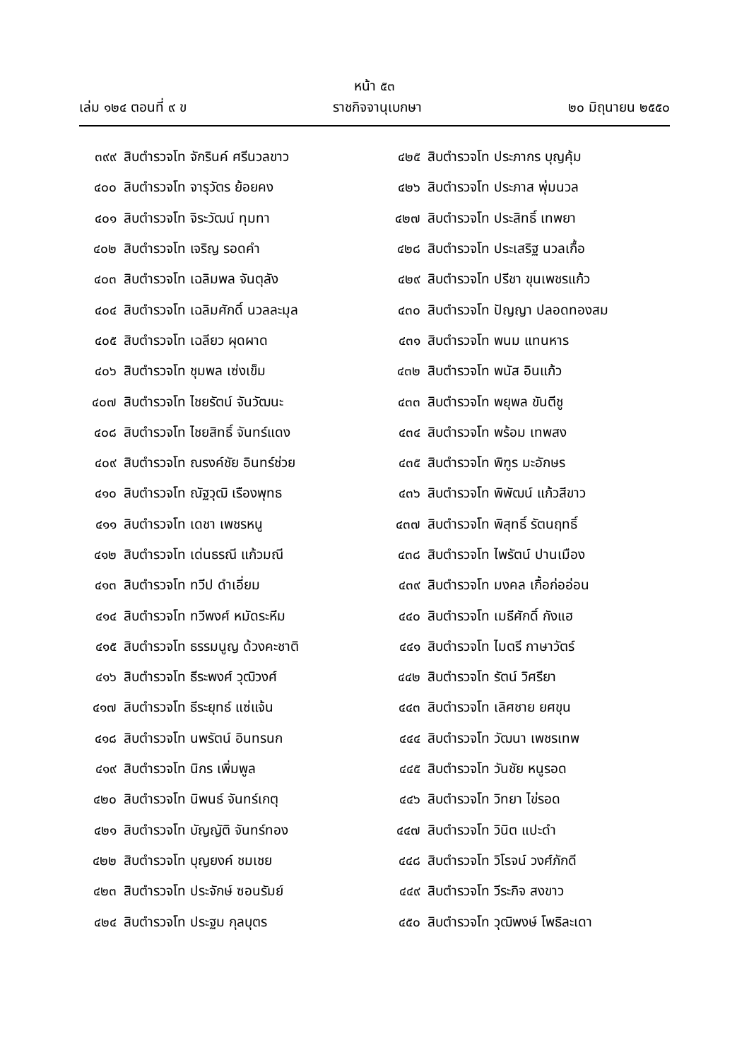หน้า ๕๓
เล่ม ๑๒๔ ตอนที่ ๙ ข ราชกิจจานุเบกษา ๒๐ มิถุนายน ๒๕๕๐
๓๙๙ สิบตำรวจโท จักรินค์ ศรีนวลขาว
๔๐๐ สิบตำรวจโท จารุวัตร ย้อยคง
๔๐๑ สิบตำรวจโท จิระวัฒน์ ทุมทา
๔๐๒ สิบตำรวจโท เจริญ รอดคำ
๔๐๓ สิบตำรวจโท เฉลิมพล จันตุลัง
๔๐๔ สิบตำรวจโท เฉลิมศักดิ์ นวลละมุล
๔๐๕ สิบตำรวจโท เฉลียว ผุดผาด
๔๐๖ สิบตำรวจโท ชุมพล เซ่งเข็ม
๔๐๗ สิบตำรวจโท ไชยรัตน์ จันวัฒนะ
๔๐๘ สิบตำรวจโท ไชยสิทธิ์ จันทร์แดง
๔๐๙ สิบตำรวจโท ณรงค์ชัย อินทร์ช่วย
๔๑๐ สิบตำรวจโท ณัฐวุฒิ เรืองพุทธ
๔๑๑ สิบตำรวจโท เดชา เพชรหนู
๔๑๒ สิบตำรวจโท เด่นธรณี แก้วมณี
๔๑๓ สิบตำรวจโท ทวีป ดำเอี่ยม
๔๑๔ สิบตำรวจโท ทวีพงศ์ หมัดระหีม
๔๑๕ สิบตำรวจโท ธรรมนูญ ด้วงคะชาติ
๔๑๖ สิบตำรวจโท ธีระพงศ์ วุฒิวงศ์
๔๑๗ สิบตำรวจโท ธีระยุทธ์ แซ่แจ้น
๔๑๘ สิบตำรวจโท นพรัตน์ อินทรนก
๔๑๙ สิบตำรวจโท นิกร เพิ่มพูล
๔๒๐ สิบตำรวจโท นิพนธ์ จันทร์เกตุ
๔๒๑ สิบตำรวจโท บัญญัติ จันทร์ทอง
๔๒๒ สิบตำรวจโท บุญยงค์ ชมเชย
๔๒๓ สิบตำรวจโท ประจักษ์ ซอนรัมย์
๔๒๔ สิบตำรวจโท ประฐม กุลบุตร
๔๒๕ สิบตำรวจโท ประภากร บุญคุ้ม
๔๒๖ สิบตำรวจโท ประภาส พุ่มนวล
๔๒๗ สิบตำรวจโท ประสิทธิ์ เทพยา
๔๒๘ สิบตำรวจโท ประเสริฐ นวลเกื้อ
๔๒๙ สิบตำรวจโท ปรีชา ขุนเพชรแก้ว
๔๓๐ สิบตำรวจโท ปัญญา ปลอดทองสม
๔๓๑ สิบตำรวจโท พนม แทนหาร
๔๓๒ สิบตำรวจโท พนัส อินแก้ว
๔๓๓ สิบตำรวจโท พยุพล ขันตีชู
๔๓๔ สิบตำรวจโท พร้อม เทพสง
๔๓๕ สิบตำรวจโท พิฑูร มะอักษร
๔๓๖ สิบตำรวจโท พิพัฒน์ แก้วสีขาว
๔๓๗ สิบตำรวจโท พิสุทธิ์ รัตนฤทธิ์
๔๓๘ สิบตำรวจโท ไพรัตน์ ปานเมือง
๔๓๙ สิบตำรวจโท มงคล เกื้อก่ออ่อน
๔๔๐ สิบตำรวจโท เมธีศักดิ์ กังแฮ
๔๔๑ สิบตำรวจโท ไมตรี กาษาวัตร์
๔๔๒ สิบตำรวจโท รัตน์ วิศรียา
๔๔๓ สิบตำรวจโท เลิศชาย ยศขุน
๔๔๔ สิบตำรวจโท วัฒนา เพชรเทพ
๔๔๕ สิบตำรวจโท วันชัย หนูรอด
๔๔๖ สิบตำรวจโท วิทยา ไข่รอด
๔๔๗ สิบตำรวจโท วินิต แปะดำ
๔๔๘ สิบตำรวจโท วิโรจน์ วงศ์ภักดี
๔๔๙ สิบตำรวจโท วีระกิจ สงขาว
๔๕๐ สิบตำรวจโท วุฒิพงษ์ โพธิละเดา